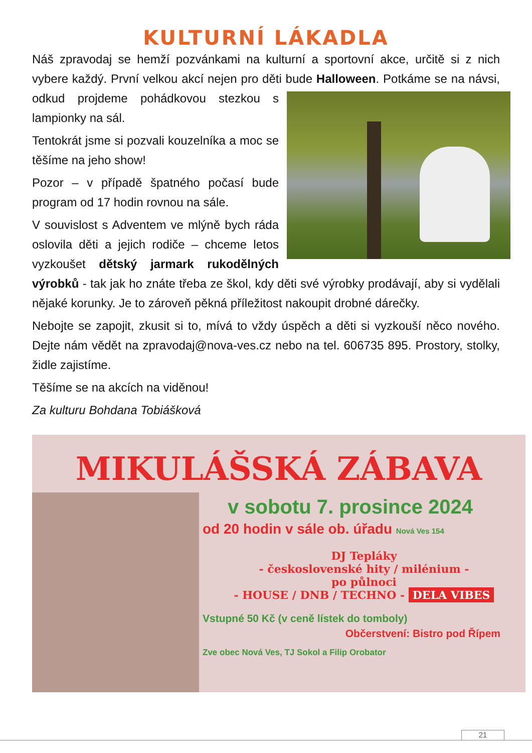KULTURNÍ LÁKADLA
Náš zpravodaj se hemží pozvánkami na kulturní a sportovní akce, určitě si z nich vybere každý. První velkou akcí nejen pro děti bude Halloween. Potkáme se na návsi, odkud projdeme pohádkovou stezkou s lampionky na sál.
Tentokrát jsme si pozvali kouzelníka a moc se těšíme na jeho show!
Pozor – v případě špatného počasí bude program od 17 hodin rovnou na sále.
V souvislost s Adventem ve mlýně bych ráda oslovila děti a jejich rodiče – chceme letos vyzkoušet dětský jarmark rukodělných výrobků - tak jak ho znáte třeba ze škol, kdy děti své výrobky prodávají, aby si vydělali nějaké korunky. Je to zároveň pěkná příležitost nakoupit drobné dárečky.
Nebojte se zapojit, zkusit si to, mívá to vždy úspěch a děti si vyzkouší něco nového. Dejte nám vědět na zpravodaj@nova-ves.cz nebo na tel. 606735 895. Prostory, stolky, židle zajistíme.
Těšíme se na akcích na viděnou!
Za kulturu Bohdana Tobiášková
MIKULÁŠSKÁ ZÁBAVA
v sobotu 7. prosince 2024
od 20 hodin v sále ob. úřadu Nová Ves 154
DJ Tepláky
- československé hity / milénium -
po půlnoci
- HOUSE / DNB / TECHNO - DELA VIBES
Vstupné 50 Kč (v ceně lístek do tomboly)
Občerstvení: Bistro pod Řípem
Zve obec Nová Ves, TJ Sokol a Filip Orobator
21